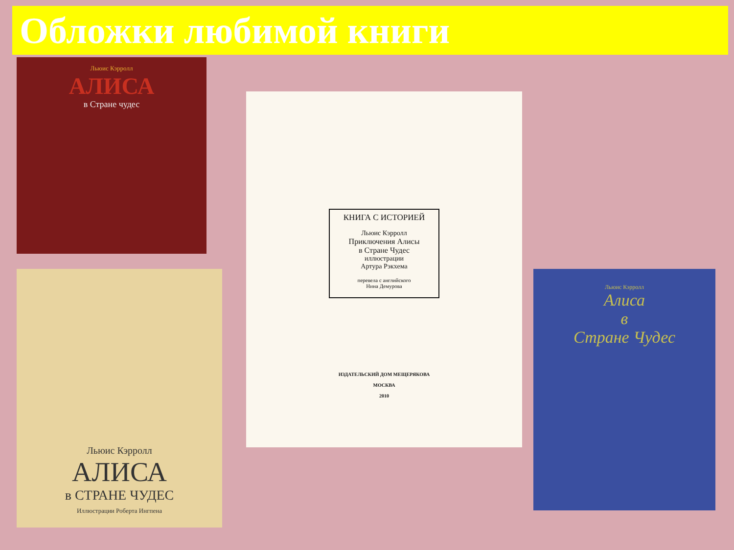Обложки любимой книги
Льюис Кэрролл
АЛИСА
в Стране чудес
Льюис Кэрролл
АЛИСА
в СТРАНЕ ЧУДЕС
Иллюстрации Роберта Ингпена
КНИГА С ИСТОРИЕЙ
Льюис Кэрролл
Приключения Алисы
в Стране Чудес
иллюстрации
Артура Рэкхема
перевела с английского
Нина Демурова
ИЗДАТЕЛЬСКИЙ ДОМ МЕЩЕРЯКОВА
МОСКВА
2010
Льюис Кэрролл
Алиса
в
Стране Чудес